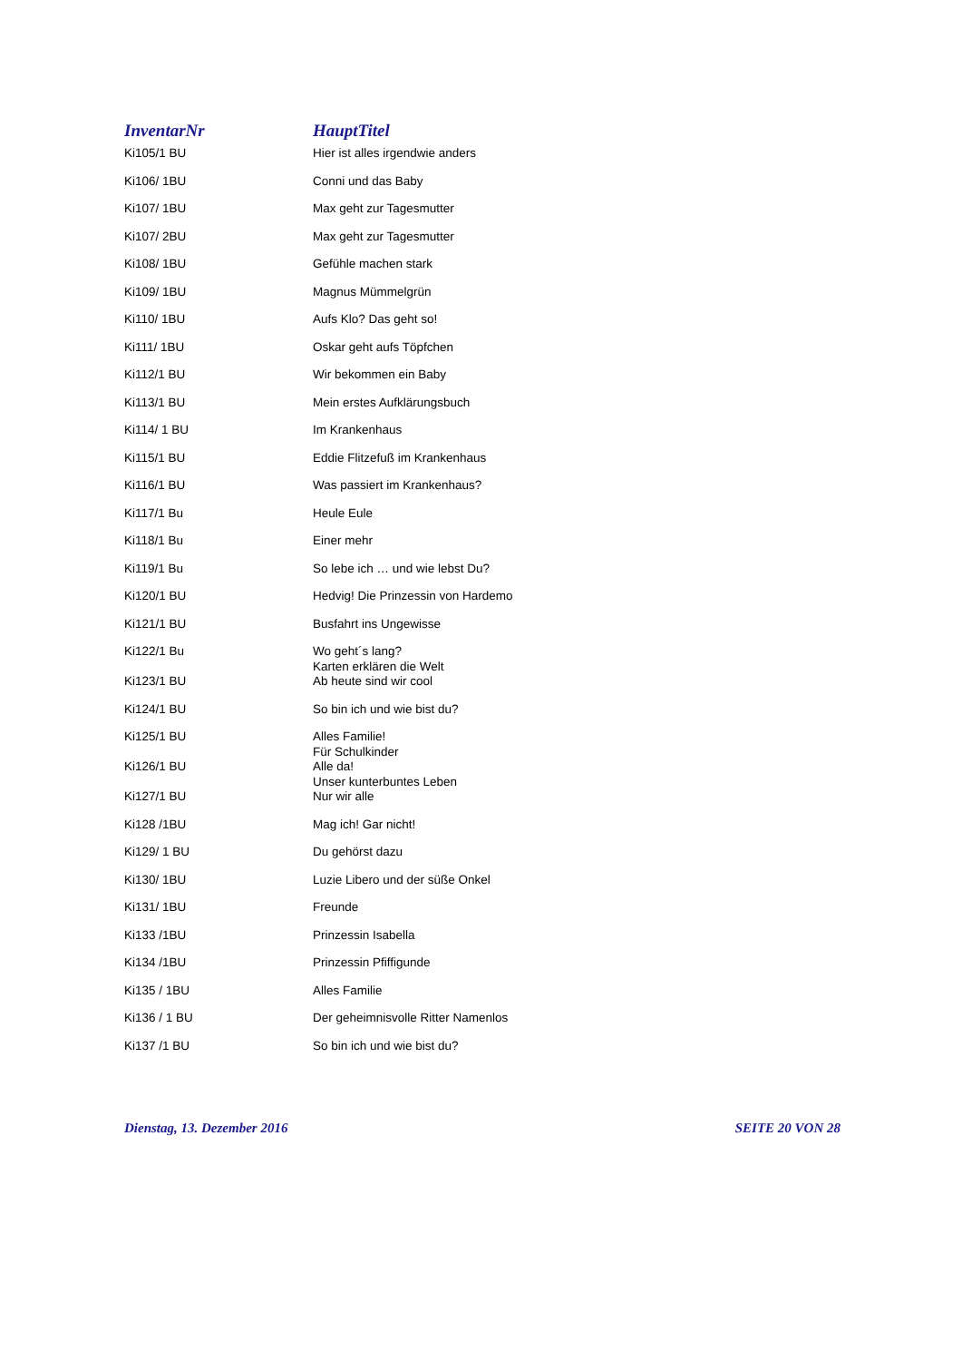| InventarNr | HauptTitel |
| --- | --- |
| Ki105/1 BU | Hier ist alles irgendwie anders |
| Ki106/ 1BU | Conni und das Baby |
| Ki107/ 1BU | Max geht zur Tagesmutter |
| Ki107/ 2BU | Max geht zur Tagesmutter |
| Ki108/ 1BU | Gefühle machen stark |
| Ki109/ 1BU | Magnus Mümmelgrün |
| Ki110/ 1BU | Aufs Klo? Das geht so! |
| Ki111/ 1BU | Oskar geht aufs Töpfchen |
| Ki112/1 BU | Wir bekommen ein Baby |
| Ki113/1 BU | Mein erstes Aufklärungsbuch |
| Ki114/ 1 BU | Im Krankenhaus |
| Ki115/1 BU | Eddie Flitzefuß im Krankenhaus |
| Ki116/1 BU | Was passiert im Krankenhaus? |
| Ki117/1 Bu | Heule Eule |
| Ki118/1 Bu | Einer mehr |
| Ki119/1 Bu | So lebe ich … und wie lebst Du? |
| Ki120/1 BU | Hedvig! Die Prinzessin von Hardemo |
| Ki121/1 BU | Busfahrt ins Ungewisse |
| Ki122/1 Bu | Wo geht´s lang? Karten erklären die Welt |
| Ki123/1 BU | Ab heute sind wir cool |
| Ki124/1 BU | So bin ich und wie bist du? |
| Ki125/1 BU | Alles Familie! Für Schulkinder |
| Ki126/1 BU | Alle da! Unser kunterbuntes Leben |
| Ki127/1 BU | Nur wir alle |
| Ki128 /1BU | Mag ich! Gar nicht! |
| Ki129/ 1 BU | Du gehörst dazu |
| Ki130/ 1BU | Luzie Libero und der süße Onkel |
| Ki131/ 1BU | Freunde |
| Ki133 /1BU | Prinzessin Isabella |
| Ki134 /1BU | Prinzessin Pfiffigunde |
| Ki135 / 1BU | Alles Familie |
| Ki136 / 1 BU | Der geheimnisvolle Ritter Namenlos |
| Ki137 /1 BU | So bin ich und wie bist du? |
Dienstag, 13. Dezember 2016 SEITE 20 VON 28